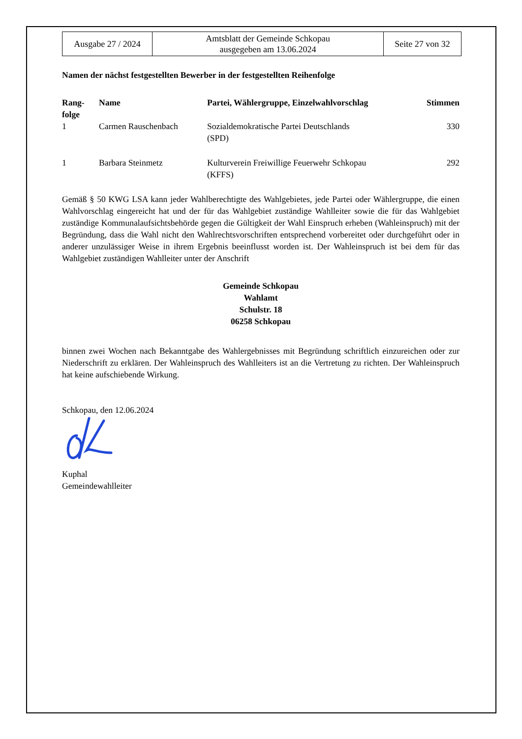| Ausgabe 27 / 2024 | Amtsblatt der Gemeinde Schkopau ausgegeben am 13.06.2024 | Seite 27 von 32 |
Namen der nächst festgestellten Bewerber in der festgestellten Reihenfolge
| Rang- folge | Name | Partei, Wählergruppe, Einzelwahlvorschlag | Stimmen |
| --- | --- | --- | --- |
| 1 | Carmen Rauschenbach | Sozialdemokratische Partei Deutschlands (SPD) | 330 |
| 1 | Barbara Steinmetz | Kulturverein Freiwillige Feuerwehr Schkopau (KFFS) | 292 |
Gemäß § 50 KWG LSA kann jeder Wahlberechtigte des Wahlgebietes, jede Partei oder Wählergruppe, die einen Wahlvorschlag eingereicht hat und der für das Wahlgebiet zuständige Wahlleiter sowie die für das Wahlgebiet zuständige Kommunalaufsichtsbehörde gegen die Gültigkeit der Wahl Einspruch erheben (Wahleinspruch) mit der Begründung, dass die Wahl nicht den Wahlrechtsvorschriften entsprechend vorbereitet oder durchgeführt oder in anderer unzulässiger Weise in ihrem Ergebnis beeinflusst worden ist. Der Wahleinspruch ist bei dem für das Wahlgebiet zuständigen Wahlleiter unter der Anschrift
Gemeinde Schkopau
Wahlamt
Schulstr. 18
06258 Schkopau
binnen zwei Wochen nach Bekanntgabe des Wahlergebnisses mit Begründung schriftlich einzureichen oder zur Niederschrift zu erklären. Der Wahleinspruch des Wahlleiters ist an die Vertretung zu richten. Der Wahleinspruch hat keine aufschiebende Wirkung.
Schkopau, den 12.06.2024
Kuphal
Gemeindewahlleiter